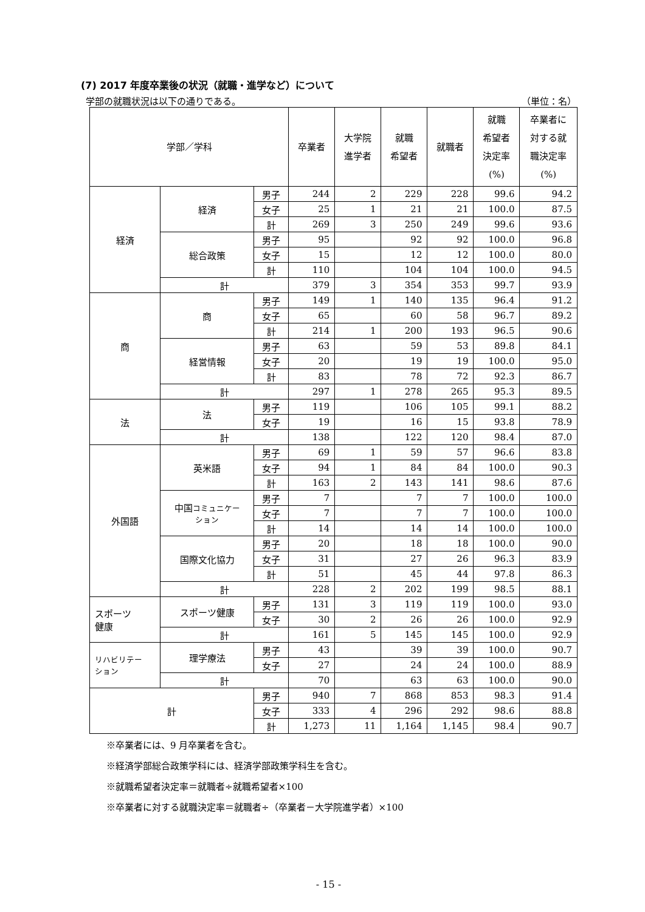(7) 2017 年度卒業後の状況（就職・進学など）について
学部の就職状況は以下の通りである。 （単位：名）
| 学部／学科 | | | 卒業者 | 大学院 進学者 | 就職 希望者 | 就職者 | 就職 希望者 決定率 (%) | 卒業者に 対する就 職決定率 (%) |
| --- | --- | --- | --- | --- | --- | --- | --- | --- |
| 経済 | 経済 | 男子 | 244 | 2 | 229 | 228 | 99.6 | 94.2 |
| | | 女子 | 25 | 1 | 21 | 21 | 100.0 | 87.5 |
| | | 計 | 269 | 3 | 250 | 249 | 99.6 | 93.6 |
| | 総合政策 | 男子 | 95 | | 92 | 92 | 100.0 | 96.8 |
| | | 女子 | 15 | | 12 | 12 | 100.0 | 80.0 |
| | | 計 | 110 | | 104 | 104 | 100.0 | 94.5 |
| | 計 | | 379 | 3 | 354 | 353 | 99.7 | 93.9 |
| 商 | 商 | 男子 | 149 | 1 | 140 | 135 | 96.4 | 91.2 |
| | | 女子 | 65 | | 60 | 58 | 96.7 | 89.2 |
| | | 計 | 214 | 1 | 200 | 193 | 96.5 | 90.6 |
| | 経営情報 | 男子 | 63 | | 59 | 53 | 89.8 | 84.1 |
| | | 女子 | 20 | | 19 | 19 | 100.0 | 95.0 |
| | | 計 | 83 | | 78 | 72 | 92.3 | 86.7 |
| | 計 | | 297 | 1 | 278 | 265 | 95.3 | 89.5 |
| 法 | 法 | 男子 | 119 | | 106 | 105 | 99.1 | 88.2 |
| | | 女子 | 19 | | 16 | 15 | 93.8 | 78.9 |
| | 計 | | 138 | | 122 | 120 | 98.4 | 87.0 |
| 外国語 | 英米語 | 男子 | 69 | 1 | 59 | 57 | 96.6 | 83.8 |
| | | 女子 | 94 | 1 | 84 | 84 | 100.0 | 90.3 |
| | | 計 | 163 | 2 | 143 | 141 | 98.6 | 87.6 |
| | 中国 コミュニケー ション | 男子 | 7 | | 7 | 7 | 100.0 | 100.0 |
| | | 女子 | 7 | | 7 | 7 | 100.0 | 100.0 |
| | | 計 | 14 | | 14 | 14 | 100.0 | 100.0 |
| | 国際文化協力 | 男子 | 20 | | 18 | 18 | 100.0 | 90.0 |
| | | 女子 | 31 | | 27 | 26 | 96.3 | 83.9 |
| | | 計 | 51 | | 45 | 44 | 97.8 | 86.3 |
| | 計 | | 228 | 2 | 202 | 199 | 98.5 | 88.1 |
| スポーツ 健康 | スポーツ健康 | 男子 | 131 | 3 | 119 | 119 | 100.0 | 93.0 |
| | | 女子 | 30 | 2 | 26 | 26 | 100.0 | 92.9 |
| | 計 | | 161 | 5 | 145 | 145 | 100.0 | 92.9 |
| リハビリテー ション | 理学療法 | 男子 | 43 | | 39 | 39 | 100.0 | 90.7 |
| | | 女子 | 27 | | 24 | 24 | 100.0 | 88.9 |
| | 計 | | 70 | | 63 | 63 | 100.0 | 90.0 |
| 計 | | 男子 | 940 | 7 | 868 | 853 | 98.3 | 91.4 |
| | | 女子 | 333 | 4 | 296 | 292 | 98.6 | 88.8 |
| | | 計 | 1,273 | 11 | 1,164 | 1,145 | 98.4 | 90.7 |
※卒業者には、9 月卒業者を含む。
※経済学部総合政策学科には、経済学部政策学科生を含む。
※就職希望者決定率＝就職者÷就職希望者×100
※卒業者に対する就職決定率＝就職者÷（卒業者－大学院進学者）×100
- 15 -